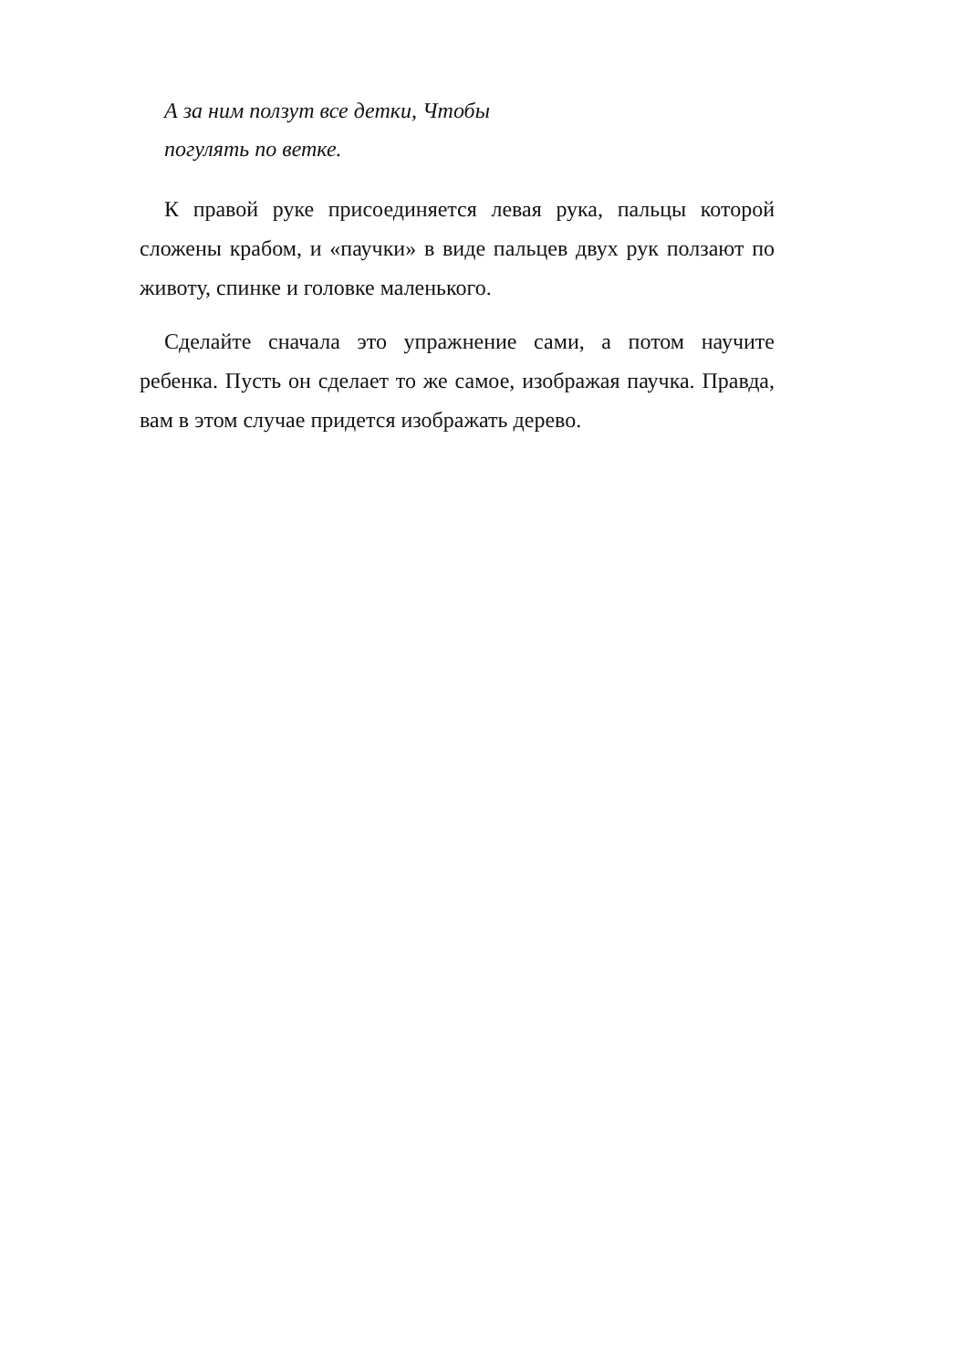А за ним ползут все детки, Чтобы
погулять по ветке.
К правой руке присоединяется левая рука, пальцы которой сложены крабом, и «паучки» в виде пальцев двух рук ползают по животу, спинке и головке маленького.
Сделайте сначала это упражнение сами, а потом научите ребенка. Пусть он сделает то же самое, изображая паучка. Правда, вам в этом случае придется изображать дерево.